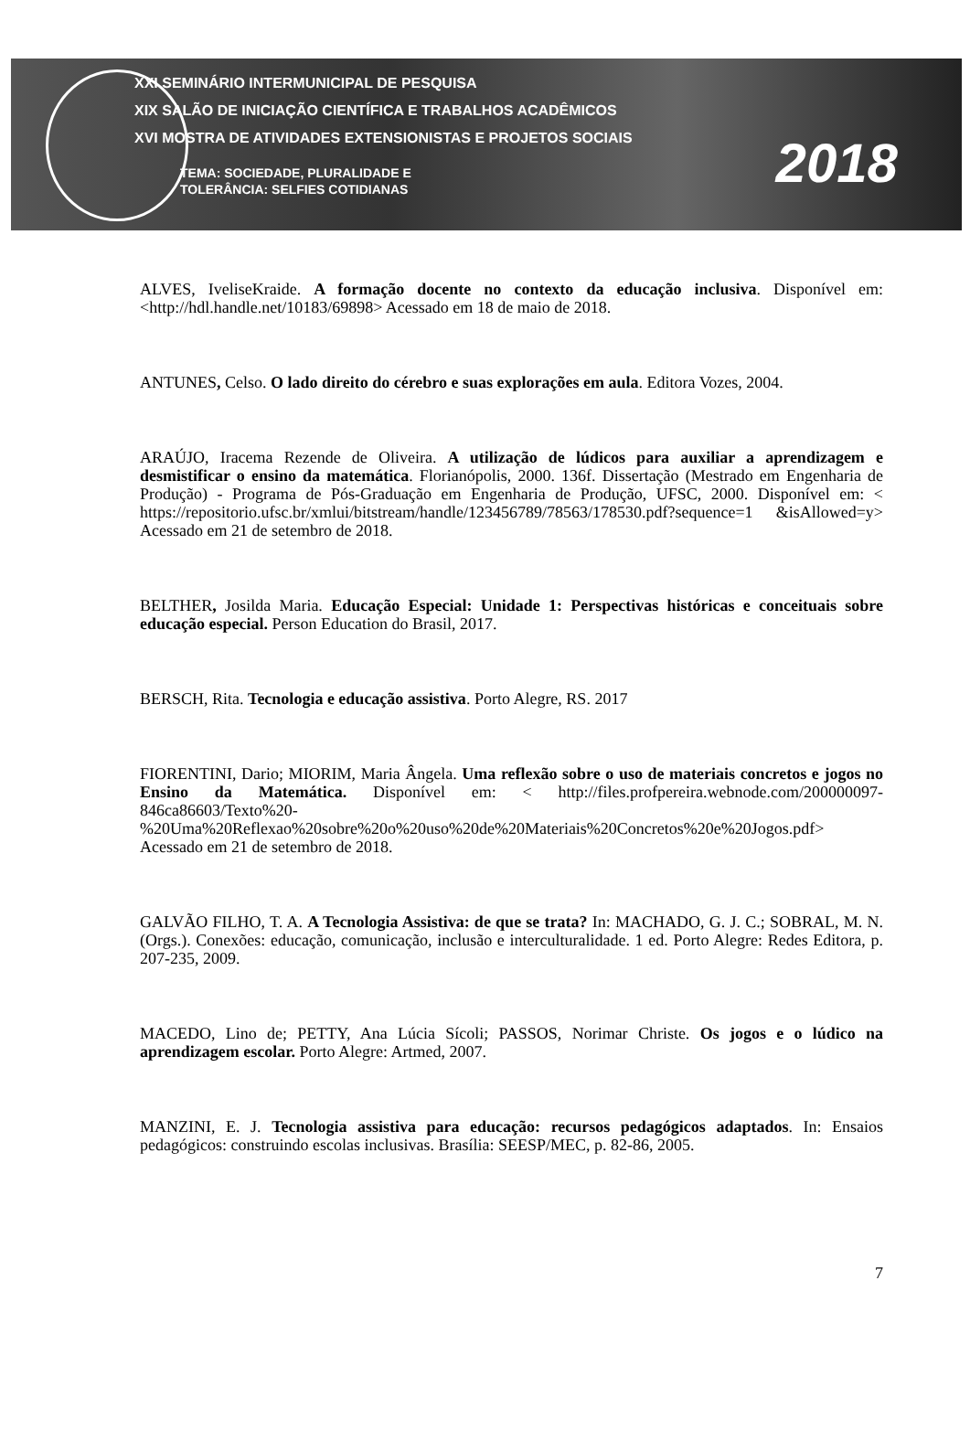XXI SEMINÁRIO INTERMUNICIPAL DE PESQUISA
XIX SALÃO DE INICIAÇÃO CIENTÍFICA E TRABALHOS ACADÊMICOS
XVI MOSTRA DE ATIVIDADES EXTENSIONISTAS E PROJETOS SOCIAIS
TEMA: SOCIEDADE, PLURALIDADE E
TOLERÂNCIA: SELFIES COTIDIANAS
2018
ALVES, IveliseKraide. A formação docente no contexto da educação inclusiva. Disponível em: <http://hdl.handle.net/10183/69898> Acessado em 18 de maio de 2018.
ANTUNES, Celso. O lado direito do cérebro e suas explorações em aula. Editora Vozes, 2004.
ARAÚJO, Iracema Rezende de Oliveira. A utilização de lúdicos para auxiliar a aprendizagem e desmistificar o ensino da matemática. Florianópolis, 2000. 136f. Dissertação (Mestrado em Engenharia de Produção) - Programa de Pós-Graduação em Engenharia de Produção, UFSC, 2000. Disponível em: < https://repositorio.ufsc.br/xmlui/bitstream/handle/123456789/78563/178530.pdf?sequence=1 &isAllowed=y> Acessado em 21 de setembro de 2018.
BELTHER, Josilda Maria. Educação Especial: Unidade 1: Perspectivas históricas e conceituais sobre educação especial. Person Education do Brasil, 2017.
BERSCH, Rita. Tecnologia e educação assistiva. Porto Alegre, RS. 2017
FIORENTINI, Dario; MIORIM, Maria Ângela. Uma reflexão sobre o uso de materiais concretos e jogos no Ensino da Matemática. Disponível em: < http://files.profpereira.webnode.com/200000097-846ca86603/Texto%20-%20Uma%20Reflexao%20sobre%20o%20uso%20de%20Materiais%20Concretos%20e%20Jogos.pdf> Acessado em 21 de setembro de 2018.
GALVÃO FILHO, T. A. A Tecnologia Assistiva: de que se trata? In: MACHADO, G. J. C.; SOBRAL, M. N. (Orgs.). Conexões: educação, comunicação, inclusão e interculturalidade. 1 ed. Porto Alegre: Redes Editora, p. 207-235, 2009.
MACEDO, Lino de; PETTY, Ana Lúcia Sícoli; PASSOS, Norimar Christe. Os jogos e o lúdico na aprendizagem escolar. Porto Alegre: Artmed, 2007.
MANZINI, E. J. Tecnologia assistiva para educação: recursos pedagógicos adaptados. In: Ensaios pedagógicos: construindo escolas inclusivas. Brasília: SEESP/MEC, p. 82-86, 2005.
7